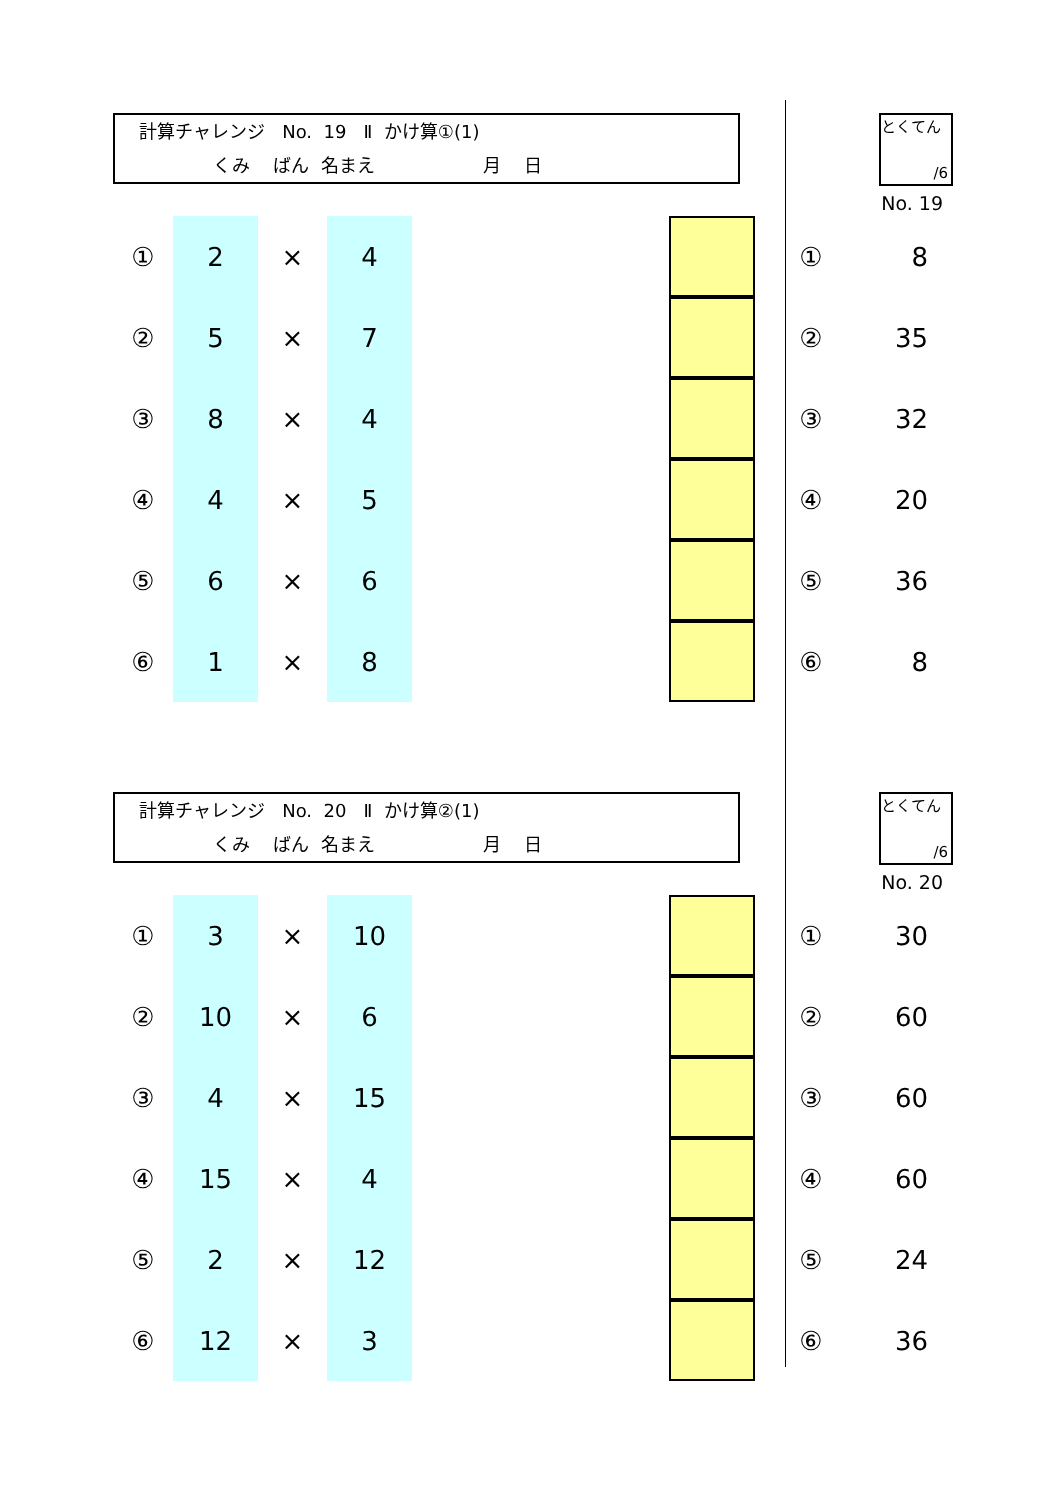計算チャレンジ No. 19 Ⅱ かけ算①(1)
くみ ばん 名まえ 月 日
とくてん
/6
No. 19
| ① | 2 | × | 4 | | | ① | 8 |
| ② | 5 | × | 7 | | | ② | 35 |
| ③ | 8 | × | 4 | | | ③ | 32 |
| ④ | 4 | × | 5 | | | ④ | 20 |
| ⑤ | 6 | × | 6 | | | ⑤ | 36 |
| ⑥ | 1 | × | 8 | | | ⑥ | 8 |
計算チャレンジ No. 20 Ⅱ かけ算②(1)
くみ ばん 名まえ 月 日
とくてん
/6
No. 20
| ① | 3 | × | 10 | | | ① | 30 |
| ② | 10 | × | 6 | | | ② | 60 |
| ③ | 4 | × | 15 | | | ③ | 60 |
| ④ | 15 | × | 4 | | | ④ | 60 |
| ⑤ | 2 | × | 12 | | | ⑤ | 24 |
| ⑥ | 12 | × | 3 | | | ⑥ | 36 |